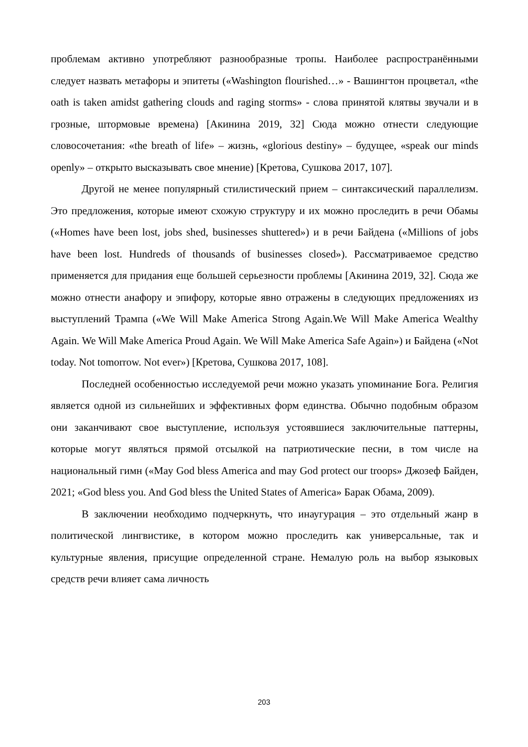проблемам активно употребляют разнообразные тропы. Наиболее распространёнными следует назвать метафоры и эпитеты («Washington flourished…» - Вашингтон процветал, «the oath is taken amidst gathering clouds and raging storms» - слова принятой клятвы звучали и в грозные, штормовые времена) [Акинина 2019, 32] Сюда можно отнести следующие словосочетания: «the breath of life» – жизнь, «glorious destiny» – будущее, «speak our minds openly» – открыто высказывать свое мнение) [Кретова, Сушкова 2017, 107].
Другой не менее популярный стилистический прием – синтаксический параллелизм. Это предложения, которые имеют схожую структуру и их можно проследить в речи Обамы («Homes have been lost, jobs shed, businesses shuttered») и в речи Байдена («Millions of jobs have been lost. Hundreds of thousands of businesses closed»). Рассматриваемое средство применяется для придания еще большей серьезности проблемы [Акинина 2019, 32]. Сюда же можно отнести анафору и эпифору, которые явно отражены в следующих предложениях из выступлений Трампа («We Will Make America Strong Again.We Will Make America Wealthy Again. We Will Make America Proud Again. We Will Make America Safe Again») и Байдена («Not today. Not tomorrow. Not ever») [Кретова, Сушкова 2017, 108].
Последней особенностью исследуемой речи можно указать упоминание Бога. Религия является одной из сильнейших и эффективных форм единства. Обычно подобным образом они заканчивают свое выступление, используя устоявшиеся заключительные паттерны, которые могут являться прямой отсылкой на патриотические песни, в том числе на национальный гимн («May God bless America and may God protect our troops» Джозеф Байден, 2021; «God bless you. And God bless the United States of America» Барак Обама, 2009).
В заключении необходимо подчеркнуть, что инаугурация – это отдельный жанр в политической лингвистике, в котором можно проследить как универсальные, так и культурные явления, присущие определенной стране. Немалую роль на выбор языковых средств речи влияет сама личность
203